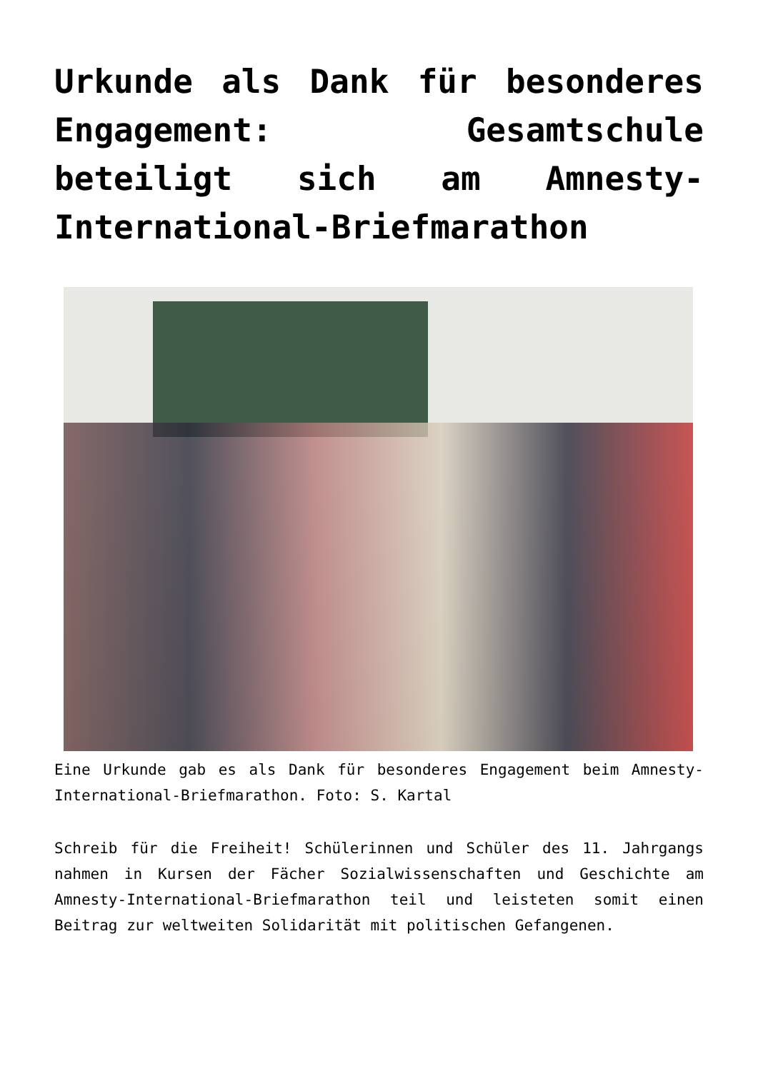Urkunde als Dank für besonderes Engagement: Gesamtschule beteiligt sich am Amnesty-International-Briefmarathon
Eine Urkunde gab es als Dank für besonderes Engagement beim Amnesty-International-Briefmarathon. Foto: S. Kartal
Schreib für die Freiheit! Schülerinnen und Schüler des 11. Jahrgangs nahmen in Kursen der Fächer Sozialwissenschaften und Geschichte am Amnesty-International-Briefmarathon teil und leisteten somit einen Beitrag zur weltweiten Solidarität mit politischen Gefangenen.